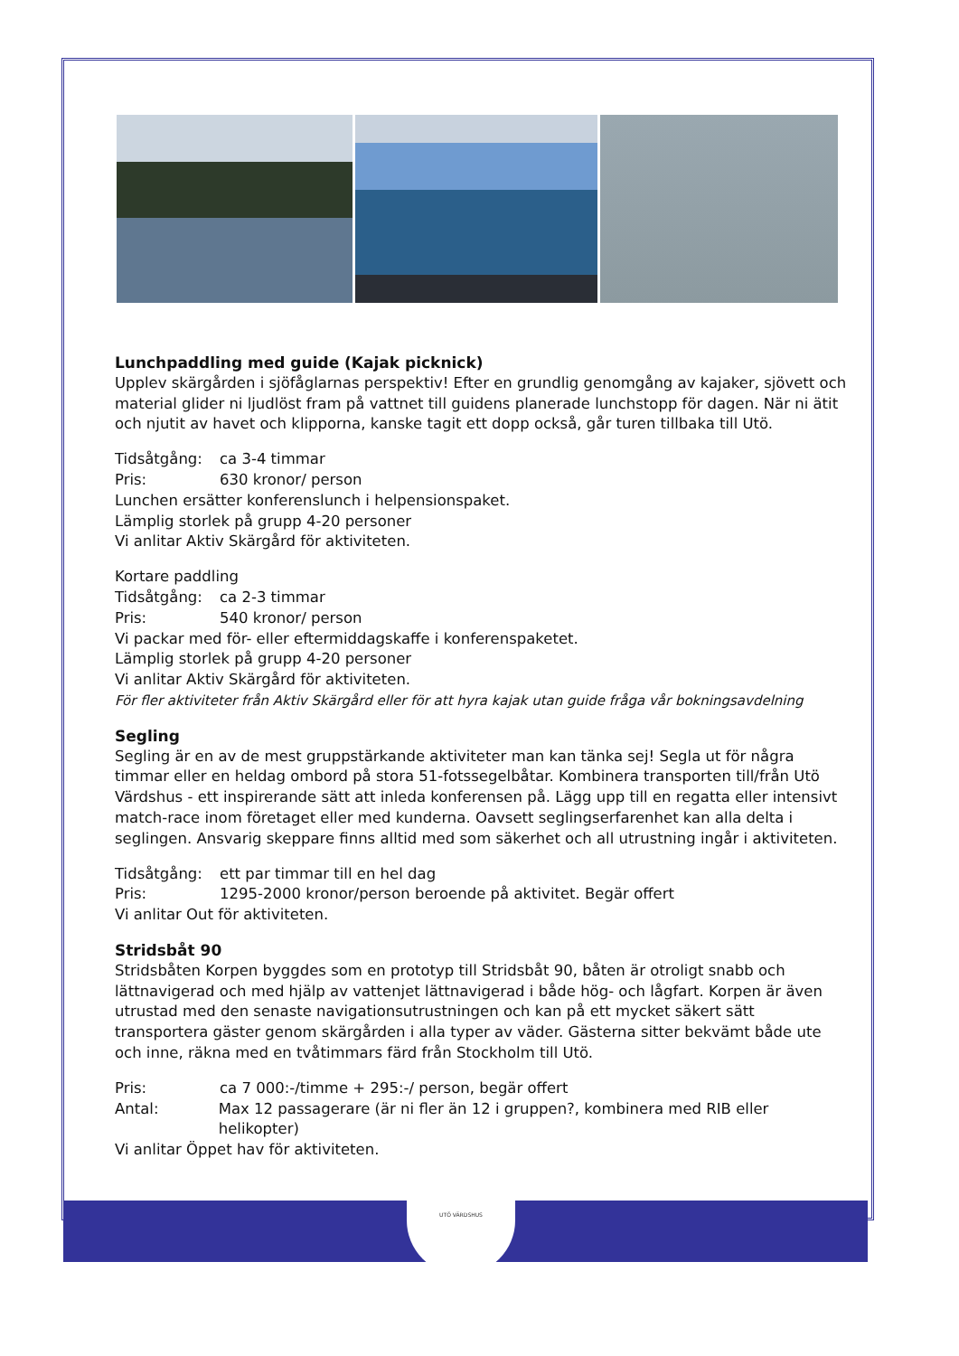UTÖ VÄRDSHUS
Lunchpaddling med guide (Kajak picknick)
Upplev skärgården i sjöfåglarnas perspektiv! Efter en grundlig genomgång av kajaker, sjövett och material glider ni ljudlöst fram på vattnet till guidens planerade lunchstopp för dagen. När ni ätit och njutit av havet och klipporna, kanske tagit ett dopp också, går turen tillbaka till Utö.
Tidsåtgång: ca 3-4 timmar
Pris: 630 kronor/ person
Lunchen ersätter konferenslunch i helpensionspaket.
Lämplig storlek på grupp 4-20 personer
Vi anlitar Aktiv Skärgård för aktiviteten.
Kortare paddling
Tidsåtgång: ca 2-3 timmar
Pris: 540 kronor/ person
Vi packar med för- eller eftermiddagskaffe i konferenspaketet.
Lämplig storlek på grupp 4-20 personer
Vi anlitar Aktiv Skärgård för aktiviteten.
För fler aktiviteter från Aktiv Skärgård eller för att hyra kajak utan guide fråga vår bokningsavdelning
Segling
Segling är en av de mest gruppstärkande aktiviteter man kan tänka sej! Segla ut för några timmar eller en heldag ombord på stora 51-fotssegelbåtar. Kombinera transporten till/från Utö Värdshus - ett inspirerande sätt att inleda konferensen på. Lägg upp till en regatta eller intensivt match-race inom företaget eller med kunderna. Oavsett seglingserfarenhet kan alla delta i seglingen. Ansvarig skeppare finns alltid med som säkerhet och all utrustning ingår i aktiviteten.
Tidsåtgång: ett par timmar till en hel dag
Pris: 1295-2000 kronor/person beroende på aktivitet. Begär offert
Vi anlitar Out för aktiviteten.
Stridsbåt 90
Stridsbåten Korpen byggdes som en prototyp till Stridsbåt 90, båten är otroligt snabb och lättnavigerad och med hjälp av vattenjet lättnavigerad i både hög- och lågfart. Korpen är även utrustad med den senaste navigationsutrustningen och kan på ett mycket säkert sätt transportera gäster genom skärgården i alla typer av väder. Gästerna sitter bekvämt både ute och inne, räkna med en tvåtimmars färd från Stockholm till Utö.
Pris: ca 7 000:-/timme + 295:-/ person, begär offert
Antal: Max 12 passagerare (är ni fler än 12 i gruppen?, kombinera med RIB eller helikopter)
Vi anlitar Öppet hav för aktiviteten.